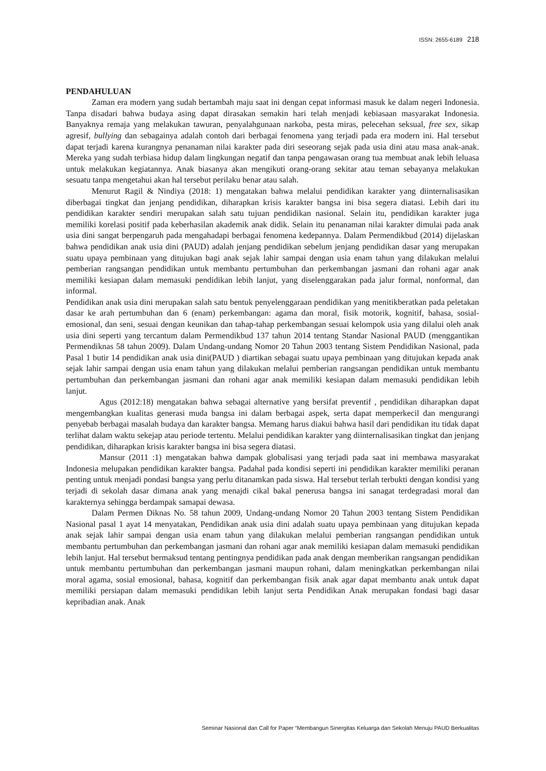ISSN: 2655-6189 218
PENDAHULUAN
Zaman era modern yang sudah bertambah maju saat ini dengan cepat informasi masuk ke dalam negeri Indonesia. Tanpa disadari bahwa budaya asing dapat dirasakan semakin hari telah menjadi kebiasaan masyarakat Indonesia. Banyaknya remaja yang melakukan tawuran, penyalahgunaan narkoba, pesta miras, pelecehan seksual, free sex, sikap agresif, bullying dan sebagainya adalah contoh dari berbagai fenomena yang terjadi pada era modern ini. Hal tersebut dapat terjadi karena kurangnya penanaman nilai karakter pada diri seseorang sejak pada usia dini atau masa anak-anak. Mereka yang sudah terbiasa hidup dalam lingkungan negatif dan tanpa pengawasan orang tua membuat anak lebih leluasa untuk melakukan kegiatannya. Anak biasanya akan mengikuti orang-orang sekitar atau teman sebayanya melakukan sesuatu tanpa mengetahui akan hal tersebut perilaku benar atau salah.
Menurut Ragil & Nindiya (2018: 1) mengatakan bahwa melalui pendidikan karakter yang diinternalisasikan diberbagai tingkat dan jenjang pendidikan, diharapkan krisis karakter bangsa ini bisa segera diatasi. Lebih dari itu pendidikan karakter sendiri merupakan salah satu tujuan pendidikan nasional. Selain itu, pendidikan karakter juga memiliki korelasi positif pada keberhasilan akademik anak didik. Selain itu penanaman nilai karakter dimulai pada anak usia dini sangat berpengaruh pada mengahadapi berbagai fenomena kedepannya. Dalam Permendikbud (2014) dijelaskan bahwa pendidikan anak usia dini (PAUD) adalah jenjang pendidikan sebelum jenjang pendidikan dasar yang merupakan suatu upaya pembinaan yang ditujukan bagi anak sejak lahir sampai dengan usia enam tahun yang dilakukan melalui pemberian rangsangan pendidikan untuk membantu pertumbuhan dan perkembangan jasmani dan rohani agar anak memiliki kesiapan dalam memasuki pendidikan lebih lanjut, yang diselenggarakan pada jalur formal, nonformal, dan informal.
Pendidikan anak usia dini merupakan salah satu bentuk penyelenggaraan pendidikan yang menitikberatkan pada peletakan dasar ke arah pertumbuhan dan 6 (enam) perkembangan: agama dan moral, fisik motorik, kognitif, bahasa, sosial-emosional, dan seni, sesuai dengan keunikan dan tahap-tahap perkembangan sesuai kelompok usia yang dilalui oleh anak usia dini seperti yang tercantum dalam Permendikbud 137 tahun 2014 tentang Standar Nasional PAUD (menggantikan Permendiknas 58 tahun 2009). Dalam Undang-undang Nomor 20 Tahun 2003 tentang Sistem Pendidikan Nasional, pada Pasal 1 butir 14 pendidikan anak usia dini(PAUD ) diartikan sebagai suatu upaya pembinaan yang ditujukan kepada anak sejak lahir sampai dengan usia enam tahun yang dilakukan melalui pemberian rangsangan pendidikan untuk membantu pertumbuhan dan perkembangan jasmani dan rohani agar anak memiliki kesiapan dalam memasuki pendidikan lebih lanjut.
Agus (2012:18) mengatakan bahwa sebagai alternative yang bersifat preventif , pendidikan diharapkan dapat mengembangkan kualitas generasi muda bangsa ini dalam berbagai aspek, serta dapat memperkecil dan mengurangi penyebab berbagai masalah budaya dan karakter bangsa. Memang harus diakui bahwa hasil dari pendidikan itu tidak dapat terlihat dalam waktu sekejap atau periode tertentu. Melalui pendidikan karakter yang diinternalisasikan tingkat dan jenjang pendidikan, diharapkan krisis karakter bangsa ini bisa segera diatasi.
Mansur (2011 :1) mengatakan bahwa dampak globalisasi yang terjadi pada saat ini membawa masyarakat Indonesia melupakan pendidikan karakter bangsa. Padahal pada kondisi seperti ini pendidikan karakter memiliki peranan penting untuk menjadi pondasi bangsa yang perlu ditanamkan pada siswa. Hal tersebut terlah terbukti dengan kondisi yang terjadi di sekolah dasar dimana anak yang menajdi cikal bakal penerusa bangsa ini sanagat terdegradasi moral dan karakternya sehingga berdampak samapai dewasa.
Dalam Permen Diknas No. 58 tahun 2009, Undang-undang Nomor 20 Tahun 2003 tentang Sistem Pendidikan Nasional pasal 1 ayat 14 menyatakan, Pendidikan anak usia dini adalah suatu upaya pembinaan yang ditujukan kepada anak sejak lahir sampai dengan usia enam tahun yang dilakukan melalui pemberian rangsangan pendidikan untuk membantu pertumbuhan dan perkembangan jasmani dan rohani agar anak memiliki kesiapan dalam memasuki pendidikan lebih lanjut. Hal tersebut bermaksud tentang pentingnya pendidikan pada anak dengan memberikan rangsangan pendidikan untuk membantu pertumbuhan dan perkembangan jasmani maupun rohani, dalam meningkatkan perkembangan nilai moral agama, sosial emosional, bahasa, kognitif dan perkembangan fisik anak agar dapat membantu anak untuk dapat memiliki persiapan dalam memasuki pendidikan lebih lanjut serta Pendidikan Anak merupakan fondasi bagi dasar kepribadian anak. Anak
Seminar Nasional dan Call for Paper “Membangun Sinergitas Keluarga dan Sekolah Menuju PAUD Berkualitas